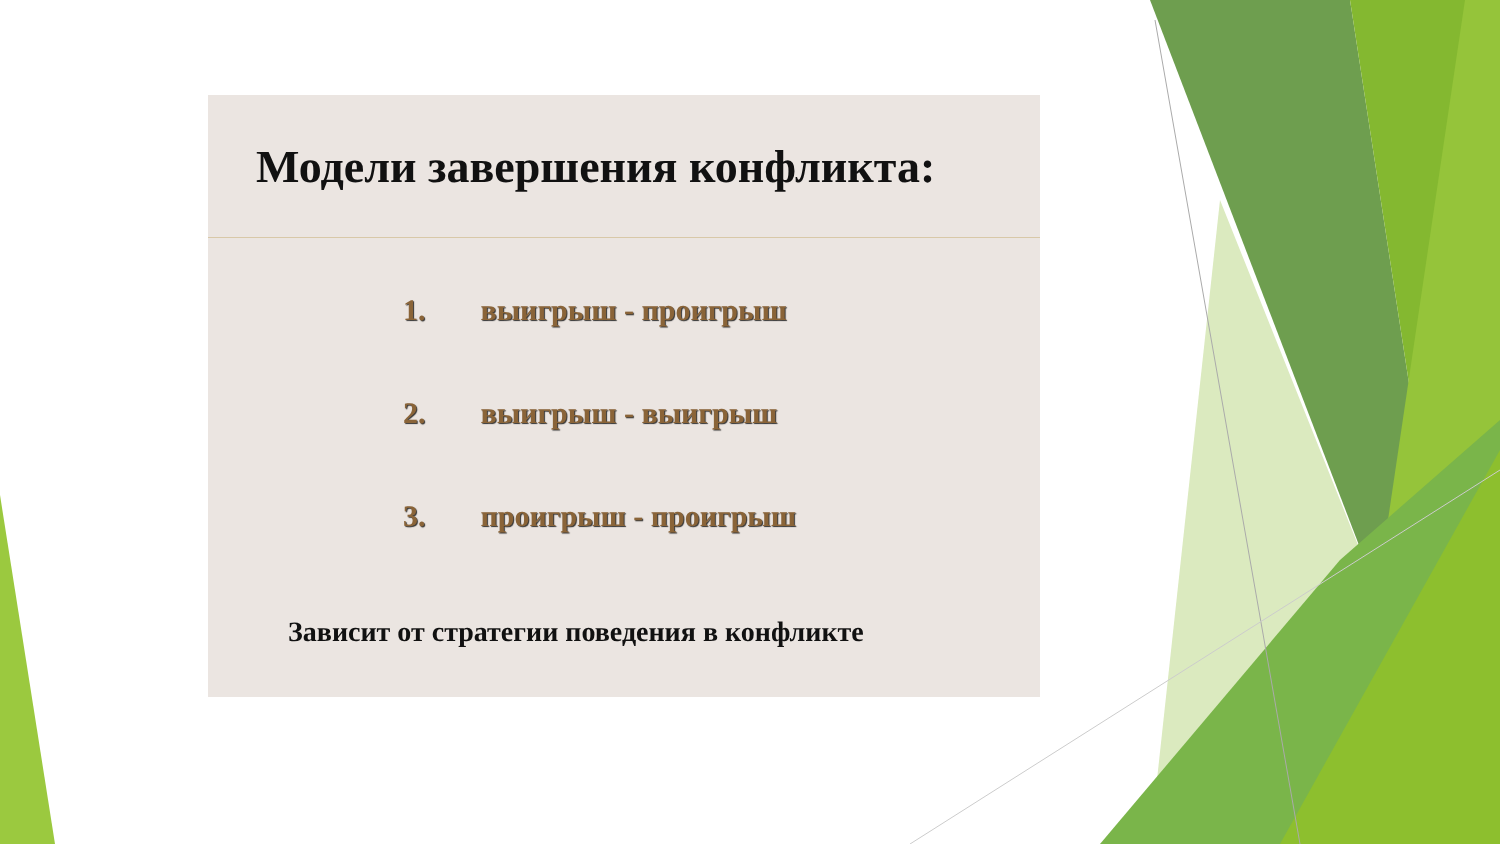Модели завершения конфликта:
1. выигрыш - проигрыш
2. выигрыш - выигрыш
3. проигрыш - проигрыш
Зависит от стратегии поведения в конфликте